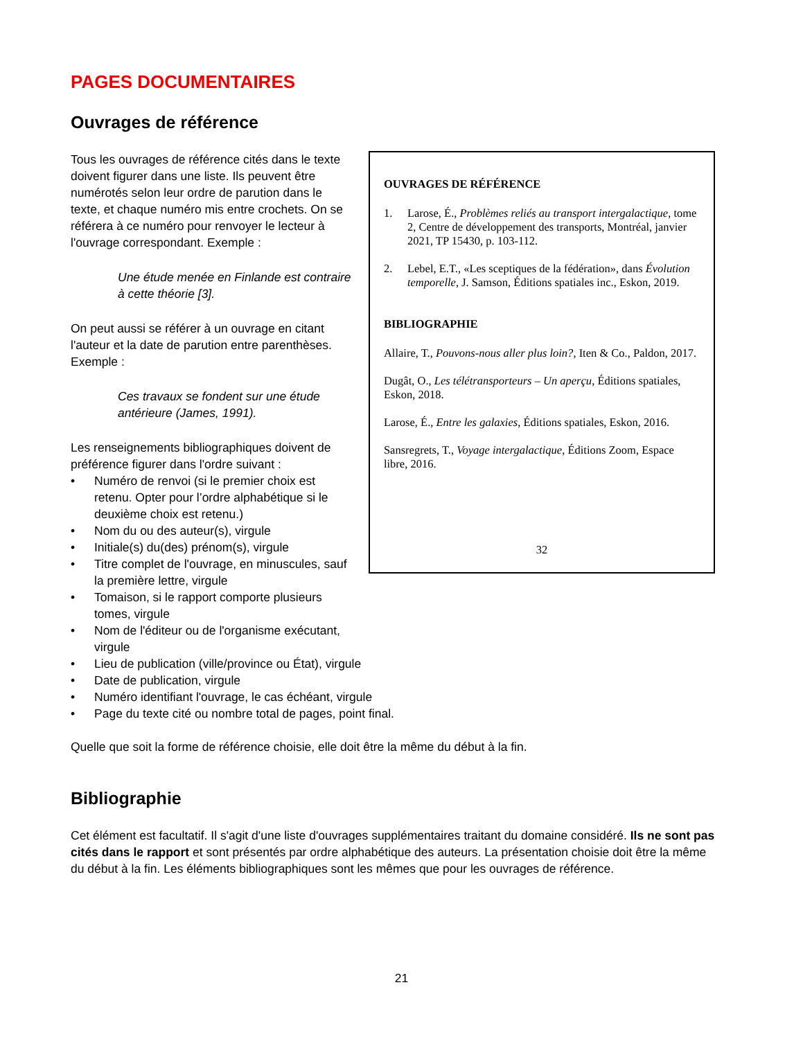PAGES DOCUMENTAIRES
Ouvrages de référence
Tous les ouvrages de référence cités dans le texte doivent figurer dans une liste. Ils peuvent être numérotés selon leur ordre de parution dans le texte, et chaque numéro mis entre crochets. On se référera à ce numéro pour renvoyer le lecteur à l'ouvrage correspondant. Exemple :
Une étude menée en Finlande est contraire à cette théorie [3].
On peut aussi se référer à un ouvrage en citant l'auteur et la date de parution entre parenthèses. Exemple :
Ces travaux se fondent sur une étude antérieure (James, 1991).
Les renseignements bibliographiques doivent de préférence figurer dans l'ordre suivant :
• Numéro de renvoi (si le premier choix est retenu. Opter pour l’ordre alphabétique si le deuxième choix est retenu.)
• Nom du ou des auteur(s), virgule
• Initiale(s) du(des) prénom(s), virgule
• Titre complet de l'ouvrage, en minuscules, sauf la première lettre, virgule
• Tomaison, si le rapport comporte plusieurs tomes, virgule
• Nom de l'éditeur ou de l'organisme exécutant, virgule
OUVRAGES DE RÉFÉRENCE
1. Larose, É., Problèmes reliés au transport intergalactique, tome 2, Centre de développement des transports, Montréal, janvier 2021, TP 15430, p. 103-112.
2. Lebel, E.T., «Les sceptiques de la fédération», dans Évolution temporelle, J. Samson, Éditions spatiales inc., Eskon, 2019.
BIBLIOGRAPHIE
Allaire, T., Pouvons-nous aller plus loin?, Iten & Co., Paldon, 2017.
Dugât, O., Les télétransporteurs – Un aperçu, Éditions spatiales, Eskon, 2018.
Larose, É., Entre les galaxies, Éditions spatiales, Eskon, 2016.
Sansregrets, T., Voyage intergalactique, Éditions Zoom, Espace libre, 2016.
32
• Lieu de publication (ville/province ou État), virgule
• Date de publication, virgule
• Numéro identifiant l'ouvrage, le cas échéant, virgule
• Page du texte cité ou nombre total de pages, point final.
Quelle que soit la forme de référence choisie, elle doit être la même du début à la fin.
Bibliographie
Cet élément est facultatif. Il s'agit d'une liste d'ouvrages supplémentaires traitant du domaine considéré. Ils ne sont pas cités dans le rapport et sont présentés par ordre alphabétique des auteurs. La présentation choisie doit être la même du début à la fin. Les éléments bibliographiques sont les mêmes que pour les ouvrages de référence.
21